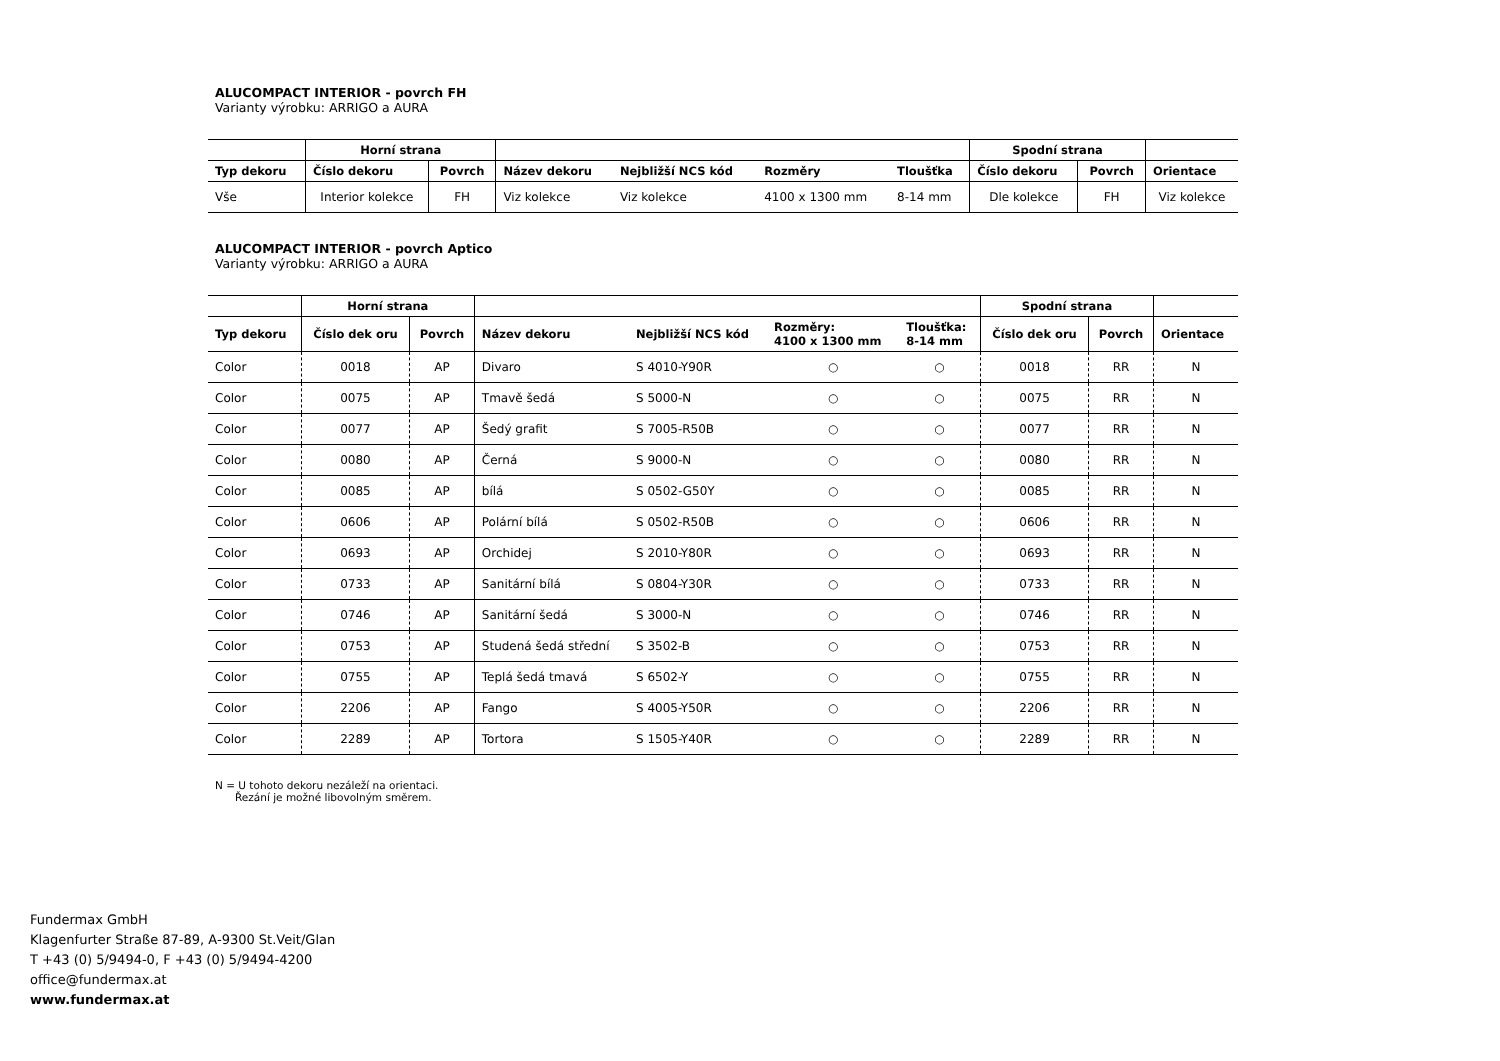ALUCOMPACT INTERIOR - povrch FH
Varianty výrobku: ARRIGO a AURA
| | Horní strana | | | | | | Spodní strana | | |
| --- | --- | --- | --- | --- | --- | --- | --- | --- | --- |
| Typ dekoru | Číslo dekoru | Povrch | Název dekoru | Nejbližší NCS kód | Rozměry | Tloušťka | Číslo dekoru | Povrch | Orientace |
| Vše | Interior kolekce | FH | Viz kolekce | Viz kolekce | 4100 x 1300 mm | 8-14 mm | Dle kolekce | FH | Viz kolekce |
ALUCOMPACT INTERIOR - povrch Aptico
Varianty výrobku: ARRIGO a AURA
| | Horní strana | | | | | | Spodní strana | | |
| --- | --- | --- | --- | --- | --- | --- | --- | --- | --- |
| Typ dekoru | Číslo dek oru | Povrch | Název dekoru | Nejbližší NCS kód | Rozměry: 4100 x 1300 mm | Tloušťka: 8-14 mm | Číslo dek oru | Povrch | Orientace |
| Color | 0018 | AP | Divaro | S 4010-Y90R | ○ | ○ | 0018 | RR | N |
| Color | 0075 | AP | Tmavě šedá | S 5000-N | ○ | ○ | 0075 | RR | N |
| Color | 0077 | AP | Šedý grafit | S 7005-R50B | ○ | ○ | 0077 | RR | N |
| Color | 0080 | AP | Černá | S 9000-N | ○ | ○ | 0080 | RR | N |
| Color | 0085 | AP | bílá | S 0502-G50Y | ○ | ○ | 0085 | RR | N |
| Color | 0606 | AP | Polární bílá | S 0502-R50B | ○ | ○ | 0606 | RR | N |
| Color | 0693 | AP | Orchidej | S 2010-Y80R | ○ | ○ | 0693 | RR | N |
| Color | 0733 | AP | Sanitární bílá | S 0804-Y30R | ○ | ○ | 0733 | RR | N |
| Color | 0746 | AP | Sanitární šedá | S 3000-N | ○ | ○ | 0746 | RR | N |
| Color | 0753 | AP | Studená šedá střední | S 3502-B | ○ | ○ | 0753 | RR | N |
| Color | 0755 | AP | Teplá šedá tmavá | S 6502-Y | ○ | ○ | 0755 | RR | N |
| Color | 2206 | AP | Fango | S 4005-Y50R | ○ | ○ | 2206 | RR | N |
| Color | 2289 | AP | Tortora | S 1505-Y40R | ○ | ○ | 2289 | RR | N |
N = U tohoto dekoru nezáleží na orientaci.
Řezání je možné libovolným směrem.
Fundermax GmbH
Klagenfurter Straße 87-89, A-9300 St.Veit/Glan
T +43 (0) 5/9494-0, F +43 (0) 5/9494-4200
office@fundermax.at
www.fundermax.at